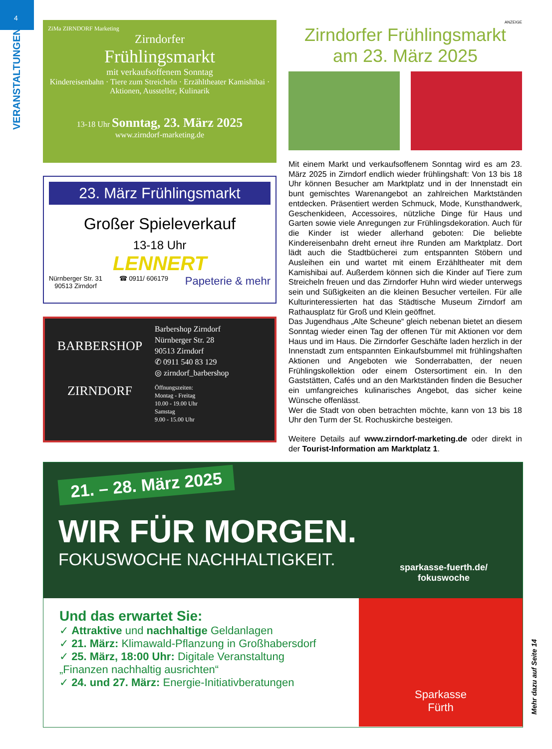4
VERANSTALTUNGEN
ZiMa ZIRNDORF Marketing
Zirndorfer
Frühlingsmarkt
mit verkaufsoffenem Sonntag
Kindereisenbahn · Tiere zum Streicheln · Erzähltheater Kamishibai · Aktionen, Aussteller, Kulinarik
13-18 Uhr Sonntag, 23. März 2025
www.zirndorf-marketing.de
23. März Frühlingsmarkt
Großer Spieleverkauf
13-18 Uhr
LENNERT
Nürnberger Str. 31
90513 Zirndorf ☎ 0911/ 606179 Papeterie & mehr
BARBERSHOP
ZIRNDORF
Barbershop Zirndorf
Nürnberger Str. 28
90513 Zirndorf
✆ 0911 540 83 129
◎ zirndorf_barbershop
Öffnungszeiten:
Montag - Freitag
10.00 - 19.00 Uhr
Samstag
9.00 - 15.00 Uhr
ANZEIGE
Zirndorfer Frühlingsmarkt
am 23. März 2025
Mit einem Markt und verkaufsoffenem Sonntag wird es am 23. März 2025 in Zirndorf endlich wieder frühlingshaft: Von 13 bis 18 Uhr können Besucher am Marktplatz und in der Innenstadt ein bunt gemischtes Warenangebot an zahlreichen Marktständen entdecken. Präsentiert werden Schmuck, Mode, Kunsthandwerk, Geschenkideen, Accessoires, nützliche Dinge für Haus und Garten sowie viele Anregungen zur Frühlingsdekoration. Auch für die Kinder ist wieder allerhand geboten: Die beliebte Kindereisenbahn dreht erneut ihre Runden am Marktplatz. Dort lädt auch die Stadtbücherei zum entspannten Stöbern und Ausleihen ein und wartet mit einem Erzähltheater mit dem Kamishibai auf. Außerdem können sich die Kinder auf Tiere zum Streicheln freuen und das Zirndorfer Huhn wird wieder unterwegs sein und Süßigkeiten an die kleinen Besucher verteilen. Für alle Kulturinteressierten hat das Städtische Museum Zirndorf am Rathausplatz für Groß und Klein geöffnet.
Das Jugendhaus „Alte Scheune“ gleich nebenan bietet an diesem Sonntag wieder einen Tag der offenen Tür mit Aktionen vor dem Haus und im Haus. Die Zirndorfer Geschäfte laden herzlich in der Innenstadt zum entspannten Einkaufsbummel mit frühlingshaften Aktionen und Angeboten wie Sonderrabatten, der neuen Frühlingskollektion oder einem Ostersortiment ein. In den Gaststätten, Cafés und an den Marktständen finden die Besucher ein umfangreiches kulinarisches Angebot, das sicher keine Wünsche offenlässt.
Wer die Stadt von oben betrachten möchte, kann von 13 bis 18 Uhr den Turm der St. Rochuskirche besteigen.
Weitere Details auf www.zirndorf-marketing.de oder direkt in der Tourist-Information am Marktplatz 1.
21. – 28. März 2025
WIR FÜR MORGEN.
FOKUSWOCHE NACHHALTIGKEIT.
sparkasse-fuerth.de/
fokuswoche
Und das erwartet Sie:
✓ Attraktive und nachhaltige Geldanlagen
✓ 21. März: Klimawald-Pflanzung in Großhabersdorf
✓ 25. März, 18:00 Uhr: Digitale Veranstaltung
„Finanzen nachhaltig ausrichten“
✓ 24. und 27. März: Energie-Initiativberatungen
Sparkasse
Fürth
Mehr dazu auf Seite 14